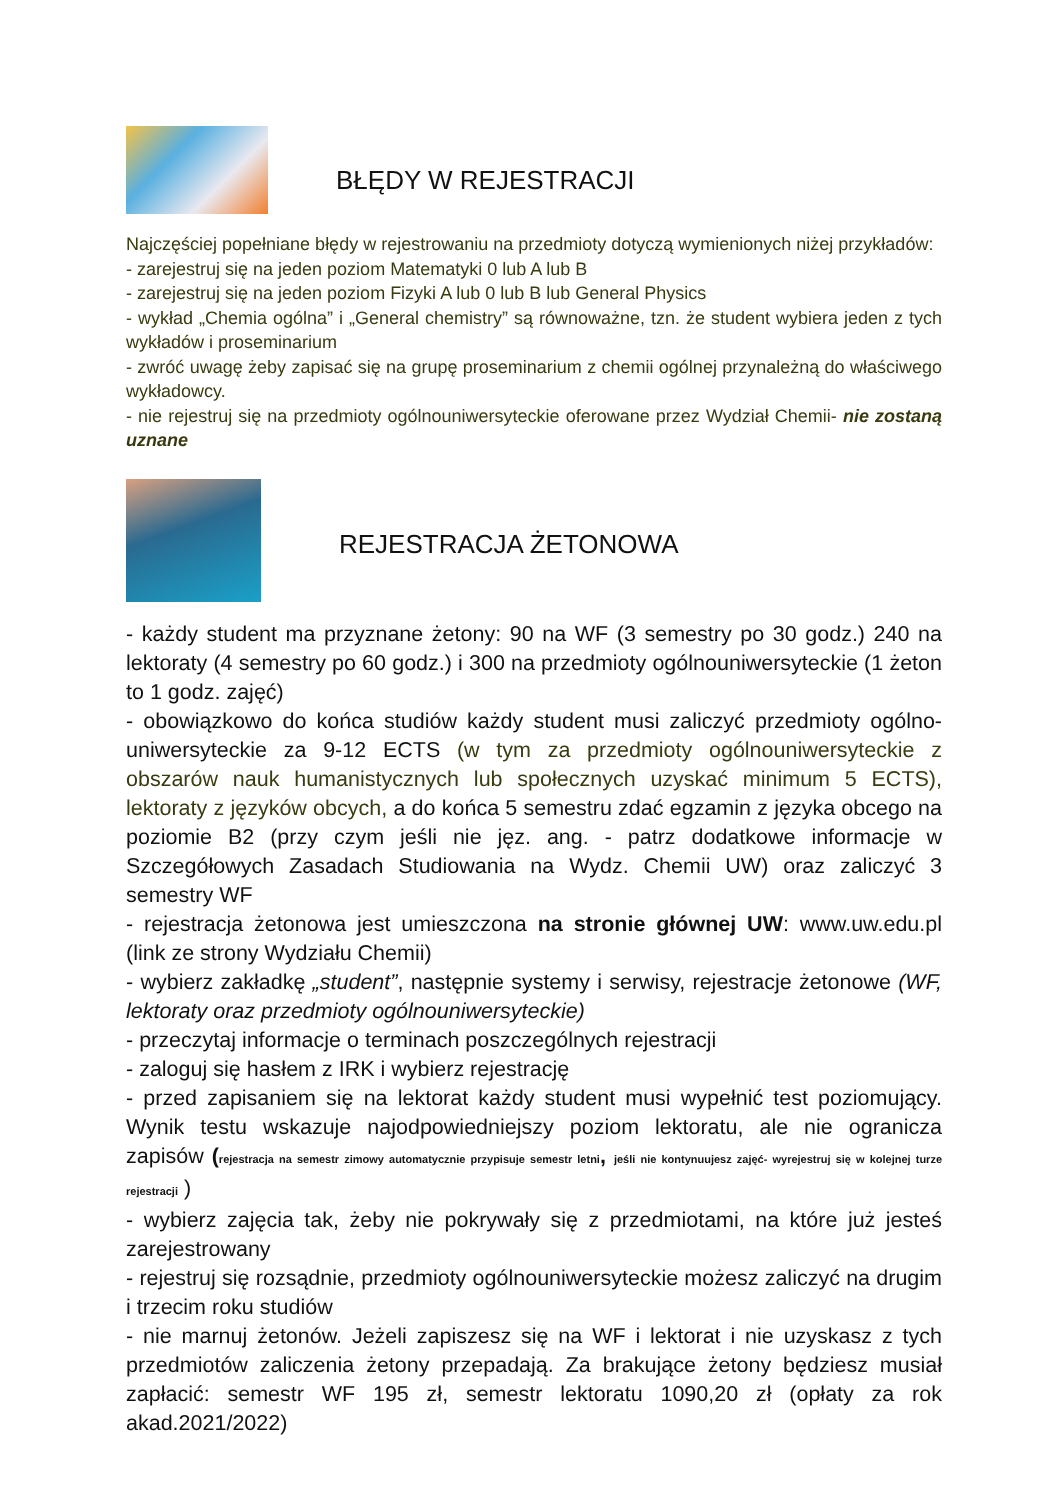BŁĘDY W REJESTRACJI
Najczęściej popełniane błędy w rejestrowaniu na przedmioty dotyczą wymienionych niżej przykładów:
- zarejestruj się na jeden poziom Matematyki 0 lub A lub B
- zarejestruj się na jeden poziom Fizyki A lub 0 lub B lub General Physics
- wykład „Chemia ogólna” i „General chemistry” są równoważne, tzn. że student wybiera jeden z tych wykładów i proseminarium
- zwróć uwagę żeby zapisać się na grupę proseminarium z chemii ogólnej przynależną do właściwego wykładowcy.
- nie rejestruj się na przedmioty ogólnouniwersyteckie oferowane przez Wydział Chemii- nie zostaną uznane
REJESTRACJA ŻETONOWA
- każdy student ma przyznane żetony: 90 na WF (3 semestry po 30 godz.) 240 na lektoraty (4 semestry po 60 godz.) i 300 na przedmioty ogólnouniwersyteckie (1 żeton to 1 godz. zajęć)
- obowiązkowo do końca studiów każdy student musi zaliczyć przedmioty ogólno-uniwersyteckie za 9-12 ECTS (w tym za przedmioty ogólnouniwersyteckie z obszarów nauk humanistycznych lub społecznych uzyskać minimum 5 ECTS), lektoraty z języków obcych, a do końca 5 semestru zdać egzamin z języka obcego na poziomie B2 (przy czym jeśli nie jęz. ang. - patrz dodatkowe informacje w Szczegółowych Zasadach Studiowania na Wydz. Chemii UW) oraz zaliczyć 3 semestry WF
- rejestracja żetonowa jest umieszczona na stronie głównej UW: www.uw.edu.pl (link ze strony Wydziału Chemii)
- wybierz zakładkę „student”, następnie systemy i serwisy, rejestracje żetonowe (WF, lektoraty oraz przedmioty ogólnouniwersyteckie)
- przeczytaj informacje o terminach poszczególnych rejestracji
- zaloguj się hasłem z IRK i wybierz rejestrację
- przed zapisaniem się na lektorat każdy student musi wypełnić test poziomujący. Wynik testu wskazuje najodpowiedniejszy poziom lektoratu, ale nie ogranicza zapisów (rejestracja na semestr zimowy automatycznie przypisuje semestr letni, jeśli nie kontynuujesz zajęć- wyrejestruj się w kolejnej turze rejestracji )
- wybierz zajęcia tak, żeby nie pokrywały się z przedmiotami, na które już jesteś zarejestrowany
- rejestruj się rozsądnie, przedmioty ogólnouniwersyteckie możesz zaliczyć na drugim i trzecim roku studiów
- nie marnuj żetonów. Jeżeli zapiszesz się na WF i lektorat i nie uzyskasz z tych przedmiotów zaliczenia żetony przepadają. Za brakujące żetony będziesz musiał zapłacić: semestr WF 195 zł, semestr lektoratu 1090,20 zł (opłaty za rok akad.2021/2022)